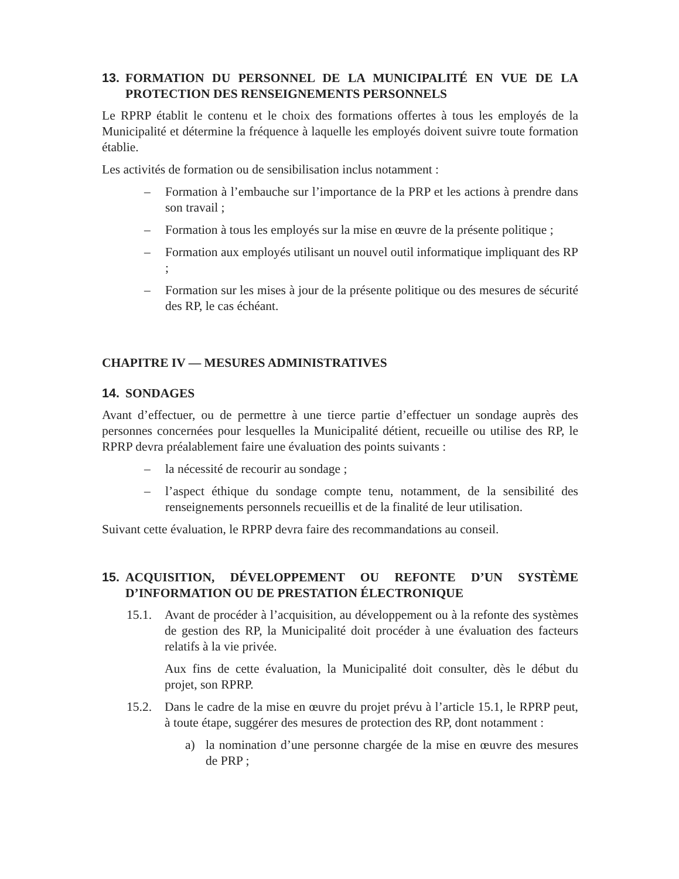13. FORMATION DU PERSONNEL DE LA MUNICIPALITÉ EN VUE DE LA PROTECTION DES RENSEIGNEMENTS PERSONNELS
Le RPRP établit le contenu et le choix des formations offertes à tous les employés de la Municipalité et détermine la fréquence à laquelle les employés doivent suivre toute formation établie.
Les activités de formation ou de sensibilisation inclus notamment :
– Formation à l’embauche sur l’importance de la PRP et les actions à prendre dans son travail ;
– Formation à tous les employés sur la mise en œuvre de la présente politique ;
– Formation aux employés utilisant un nouvel outil informatique impliquant des RP ;
– Formation sur les mises à jour de la présente politique ou des mesures de sécurité des RP, le cas échéant.
CHAPITRE IV — MESURES ADMINISTRATIVES
14. SONDAGES
Avant d’effectuer, ou de permettre à une tierce partie d’effectuer un sondage auprès des personnes concernées pour lesquelles la Municipalité détient, recueille ou utilise des RP, le RPRP devra préalablement faire une évaluation des points suivants :
– la nécessité de recourir au sondage ;
– l’aspect éthique du sondage compte tenu, notamment, de la sensibilité des renseignements personnels recueillis et de la finalité de leur utilisation.
Suivant cette évaluation, le RPRP devra faire des recommandations au conseil.
15. ACQUISITION, DÉVELOPPEMENT OU REFONTE D’UN SYSTÈME D’INFORMATION OU DE PRESTATION ÉLECTRONIQUE
15.1. Avant de procéder à l’acquisition, au développement ou à la refonte des systèmes de gestion des RP, la Municipalité doit procéder à une évaluation des facteurs relatifs à la vie privée.
Aux fins de cette évaluation, la Municipalité doit consulter, dès le début du projet, son RPRP.
15.2. Dans le cadre de la mise en œuvre du projet prévu à l’article 15.1, le RPRP peut, à toute étape, suggérer des mesures de protection des RP, dont notamment :
a) la nomination d’une personne chargée de la mise en œuvre des mesures de PRP ;